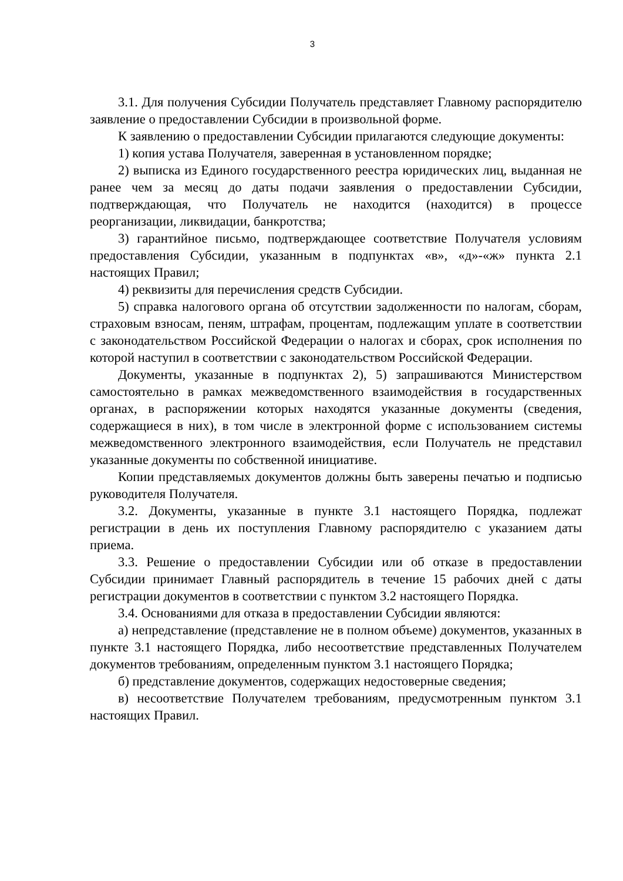3
3.1. Для получения Субсидии Получатель представляет Главному распорядителю заявление о предоставлении Субсидии в произвольной форме.
К заявлению о предоставлении Субсидии прилагаются следующие документы:
1) копия устава Получателя, заверенная в установленном порядке;
2) выписка из Единого государственного реестра юридических лиц, выданная не ранее чем за месяц до даты подачи заявления о предоставлении Субсидии, подтверждающая, что Получатель не находится (находится) в процессе реорганизации, ликвидации, банкротства;
3) гарантийное письмо, подтверждающее соответствие Получателя условиям предоставления Субсидии, указанным в подпунктах «в», «д»-«ж» пункта 2.1 настоящих Правил;
4) реквизиты для перечисления средств Субсидии.
5) справка налогового органа об отсутствии задолженности по налогам, сборам, страховым взносам, пеням, штрафам, процентам, подлежащим уплате в соответствии с законодательством Российской Федерации о налогах и сборах, срок исполнения по которой наступил в соответствии с законодательством Российской Федерации.
Документы, указанные в подпунктах 2), 5) запрашиваются Министерством самостоятельно в рамках межведомственного взаимодействия в государственных органах, в распоряжении которых находятся указанные документы (сведения, содержащиеся в них), в том числе в электронной форме с использованием системы межведомственного электронного взаимодействия, если Получатель не представил указанные документы по собственной инициативе.
Копии представляемых документов должны быть заверены печатью и подписью руководителя Получателя.
3.2. Документы, указанные в пункте 3.1 настоящего Порядка, подлежат регистрации в день их поступления Главному распорядителю с указанием даты приема.
3.3. Решение о предоставлении Субсидии или об отказе в предоставлении Субсидии принимает Главный распорядитель в течение 15 рабочих дней с даты регистрации документов в соответствии с пунктом 3.2 настоящего Порядка.
3.4. Основаниями для отказа в предоставлении Субсидии являются:
а) непредставление (представление не в полном объеме) документов, указанных в пункте 3.1 настоящего Порядка, либо несоответствие представленных Получателем документов требованиям, определенным пунктом 3.1 настоящего Порядка;
б) представление документов, содержащих недостоверные сведения;
в) несоответствие Получателем требованиям, предусмотренным пунктом 3.1 настоящих Правил.